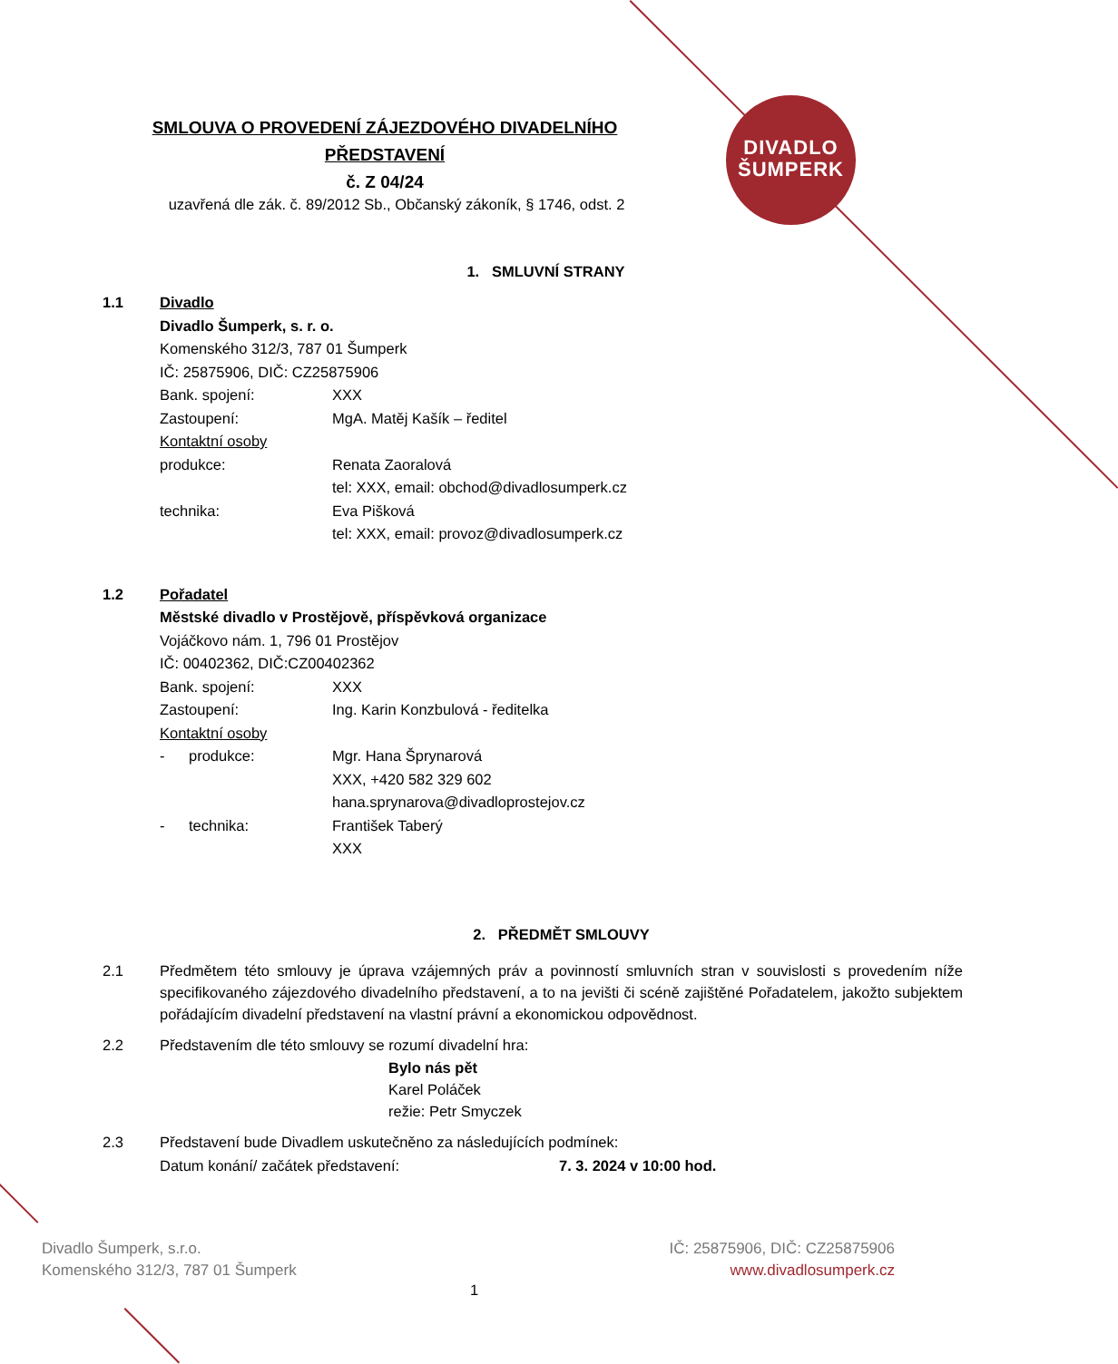DIVADLO
ŠUMPERK
SMLOUVA O PROVEDENÍ ZÁJEZDOVÉHO DIVADELNÍHO
PŘEDSTAVENÍ
č. Z 04/24
uzavřená dle zák. č. 89/2012 Sb., Občanský zákoník, § 1746, odst. 2
1. SMLUVNÍ STRANY
1.1 Divadlo
Divadlo Šumperk, s. r. o.
Komenského 312/3, 787 01 Šumperk
IČ: 25875906, DIČ: CZ25875906
Bank. spojení: XXX
Zastoupení: MgA. Matěj Kašík – ředitel
Kontaktní osoby
produkce: Renata Zaoralová
tel: XXX, email: obchod@divadlosumperk.cz
technika: Eva Pišková
tel: XXX, email: provoz@divadlosumperk.cz
1.2 Pořadatel
Městské divadlo v Prostějově, příspěvková organizace
Vojáčkovo nám. 1, 796 01 Prostějov
IČ: 00402362, DIČ:CZ00402362
Bank. spojení: XXX
Zastoupení: Ing. Karin Konzbulová - ředitelka
Kontaktní osoby
- produkce: Mgr. Hana Šprynarová
XXX, +420 582 329 602
hana.sprynarova@divadloprostejov.cz
- technika: František Taberý
XXX
2. PŘEDMĚT SMLOUVY
2.1
Předmětem této smlouvy je úprava vzájemných práv a povinností smluvních stran v souvislosti s provedením níže specifikovaného zájezdového divadelního představení, a to na jevišti či scéně zajištěné Pořadatelem, jakožto subjektem pořádajícím divadelní představení na vlastní právní a ekonomickou odpovědnost.
2.2 Představením dle této smlouvy se rozumí divadelní hra:
Bylo nás pět
Karel Poláček
režie: Petr Smyczek
2.3 Představení bude Divadlem uskutečněno za následujících podmínek:
Datum konání/ začátek představení: 7. 3. 2024 v 10:00 hod.
Divadlo Šumperk, s.r.o.
Komenského 312/3, 787 01 Šumperk
IČ: 25875906, DIČ: CZ25875906
www.divadlosumperk.cz
1